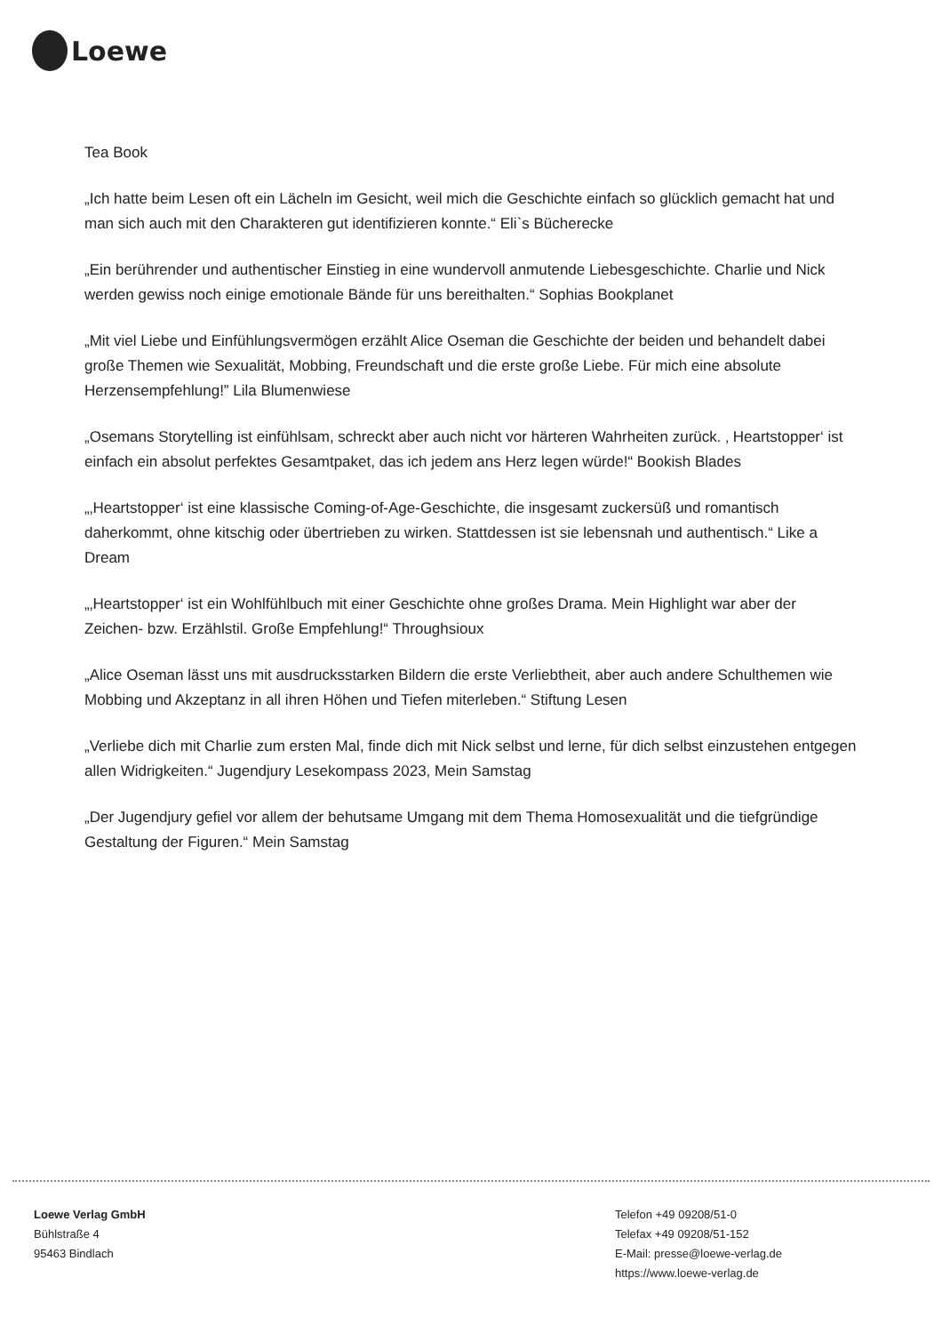Loewe
Tea Book
„Ich hatte beim Lesen oft ein Lächeln im Gesicht, weil mich die Geschichte einfach so glücklich gemacht hat und man sich auch mit den Charakteren gut identifizieren konnte.“ Eli`s Bücherecke
„Ein berührender und authentischer Einstieg in eine wundervoll anmutende Liebesgeschichte. Charlie und Nick werden gewiss noch einige emotionale Bände für uns bereithalten.“ Sophias Bookplanet
„Mit viel Liebe und Einfühlungsvermögen erzählt Alice Oseman die Geschichte der beiden und behandelt dabei große Themen wie Sexualität, Mobbing, Freundschaft und die erste große Liebe. Für mich eine absolute Herzensempfehlung!” Lila Blumenwiese
„Osemans Storytelling ist einfühlsam, schreckt aber auch nicht vor härteren Wahrheiten zurück. ‚ Heartstopper‘ ist einfach ein absolut perfektes Gesamtpaket, das ich jedem ans Herz legen würde!“ Bookish Blades
„‚Heartstopper‘ ist eine klassische Coming-of-Age-Geschichte, die insgesamt zuckersüß und romantisch daherkommt, ohne kitschig oder übertrieben zu wirken. Stattdessen ist sie lebensnah und authentisch.“ Like a Dream
„‚Heartstopper‘ ist ein Wohlfühlbuch mit einer Geschichte ohne großes Drama. Mein Highlight war aber der Zeichen- bzw. Erzählstil. Große Empfehlung!“ Throughsioux
„Alice Oseman lässt uns mit ausdrucksstarken Bildern die erste Verliebtheit, aber auch andere Schulthemen wie Mobbing und Akzeptanz in all ihren Höhen und Tiefen miterleben.“ Stiftung Lesen
„Verliebe dich mit Charlie zum ersten Mal, finde dich mit Nick selbst und lerne, für dich selbst einzustehen entgegen allen Widrigkeiten.“ Jugendjury Lesekompass 2023, Mein Samstag
„Der Jugendjury gefiel vor allem der behutsame Umgang mit dem Thema Homosexualität und die tiefgründige Gestaltung der Figuren.“ Mein Samstag
Loewe Verlag GmbH
Bühlstraße 4
95463 Bindlach
Telefon +49 09208/51-0
Telefax +49 09208/51-152
E-Mail: presse@loewe-verlag.de
https://www.loewe-verlag.de